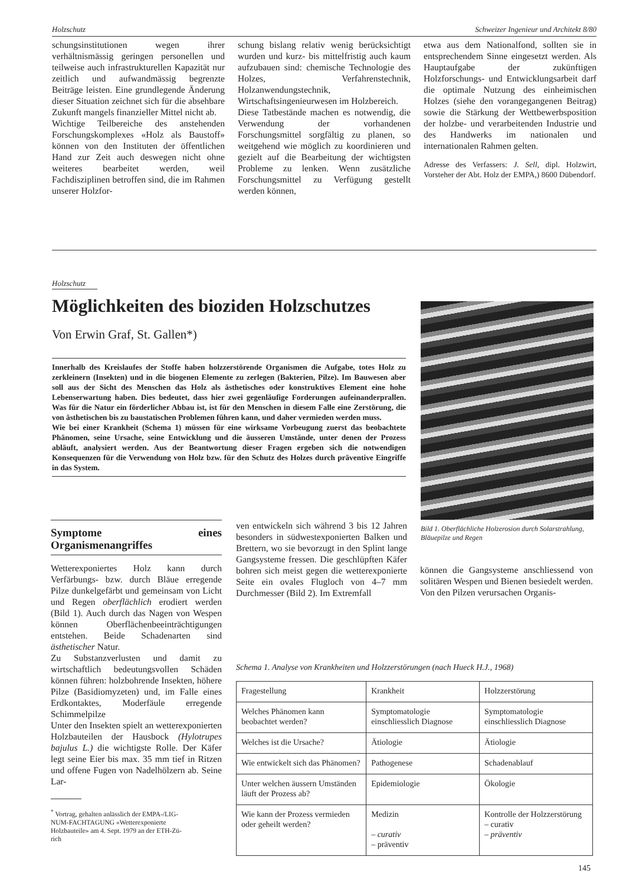Holzschutz Schweizer Ingenieur und Architekt 8/80
schungsinstitutionen wegen ihrer verhältnismässig geringen personellen und teilweise auch infrastrukturellen Kapazität nur zeitlich und aufwandmässig begrenzte Beiträge leisten. Eine grundlegende Änderung dieser Situation zeichnet sich für die absehbare Zukunft mangels finanzieller Mittel nicht ab.
Wichtige Teilbereiche des anstehenden Forschungskomplexes «Holz als Baustoff» können von den Instituten der öffentlichen Hand zur Zeit auch deswegen nicht ohne weiteres bearbeitet werden, weil Fachdisziplinen betroffen sind, die im Rahmen unserer Holzfor-
schung bislang relativ wenig berücksichtigt wurden und kurz- bis mittelfristig auch kaum aufzubauen sind: chemische Technologie des Holzes, Verfahrenstechnik, Holzanwendungstechnik, Wirtschaftsingenieurwesen im Holzbereich.
Diese Tatbestände machen es notwendig, die Verwendung der vorhandenen Forschungsmittel sorgfältig zu planen, so weitgehend wie möglich zu koordinieren und gezielt auf die Bearbeitung der wichtigsten Probleme zu lenken. Wenn zusätzliche Forschungsmittel zu Verfügung gestellt werden können,
etwa aus dem Nationalfond, sollten sie in entsprechendem Sinne eingesetzt werden. Als Hauptaufgabe der zukünftigen Holzforschungs- und Entwicklungsarbeit darf die optimale Nutzung des einheimischen Holzes (siehe den vorangegangenen Beitrag) sowie die Stärkung der Wettbewerbsposition der holzbe- und verarbeitenden Industrie und des Handwerks im nationalen und internationalen Rahmen gelten.
Adresse des Verfassers: J. Sell, dipl. Holzwirt, Vorsteher der Abt. Holz der EMPA,) 8600 Dübendorf.
Holzschutz
Möglichkeiten des bioziden Holzschutzes
Von Erwin Graf, St. Gallen*)
Innerhalb des Kreislaufes der Stoffe haben holzzerstörende Organismen die Aufgabe, totes Holz zu zerkleinern (Insekten) und in die biogenen Elemente zu zerlegen (Bakterien, Pilze). Im Bauwesen aber soll aus der Sicht des Menschen das Holz als ästhetisches oder konstruktives Element eine hohe Lebenserwartung haben. Dies bedeutet, dass hier zwei gegenläufige Forderungen aufeinanderprallen. Was für die Natur ein förderlicher Abbau ist, ist für den Menschen in diesem Falle eine Zerstörung, die von ästhetischen bis zu baustatischen Problemen führen kann, und daher vermieden werden muss.
Wie bei einer Krankheit (Schema 1) müssen für eine wirksame Vorbeugung zuerst das beobachtete Phänomen, seine Ursache, seine Entwicklung und die äusseren Umstände, unter denen der Prozess abläuft, analysiert werden. Aus der Beantwortung dieser Fragen ergeben sich die notwendigen Konsequenzen für die Verwendung von Holz bzw. für den Schutz des Holzes durch präventive Eingriffe in das System.
Bild 1. Oberflächliche Holzerosion durch Solarstrahlung, Bläuepilze und Regen
Symptome eines Organismenangriffes
Wetterexponiertes Holz kann durch Verfärbungs- bzw. durch Bläue erregende Pilze dunkelgefärbt und gemeinsam von Licht und Regen oberflächlich erodiert werden (Bild 1). Auch durch das Nagen von Wespen können Oberflächenbeeinträchtigungen entstehen. Beide Schadenarten sind ästhetischer Natur.
Zu Substanzverlusten und damit zu wirtschaftlich bedeutungsvollen Schäden können führen: holzbohrende Insekten, höhere Pilze (Basidiomyzeten) und, im Falle eines Erdkontaktes, Moderfäule erregende Schimmelpilze
Unter den Insekten spielt an wetterexponierten Holzbauteilen der Hausbock (Hylotrupes bajulus L.) die wichtigste Rolle. Der Käfer legt seine Eier bis max. 35 mm tief in Ritzen und offene Fugen von Nadelhölzern ab. Seine Lar-
<sup>*</sup> Vortrag, gehalten anlässlich der EMPA-/LIG-
NUM-FACHTAGUNG «Wetterexponierte
Holzbauteile» am 4. Sept. 1979 an der ETH-Zü-
rich
ven entwickeln sich während 3 bis 12 Jahren besonders in südwestexponierten Balken und Brettern, wo sie bevorzugt in den Splint lange Gangsysteme fressen. Die geschlüpften Käfer bohren sich meist gegen die wetterexponierte Seite ein ovales Flugloch von 4–7 mm Durchmesser (Bild 2). Im Extremfall
können die Gangsysteme anschliessend von solitären Wespen und Bienen besiedelt werden.
Von den Pilzen verursachen Organis-
Schema 1. Analyse von Krankheiten und Holzzerstörungen (nach Hueck H.J., 1968)
| Fragestellung | Krankheit | Holzzerstörung |
| Welches Phänomen kann beobachtet werden? | Symptomatologie einschliesslich Diagnose | Symptomatologie einschliesslich Diagnose |
| Welches ist die Ursache? | Ätiologie | Ätiologie |
| Wie entwickelt sich das Phänomen? | Pathogenese | Schadenablauf |
| Unter welchen äussern Umständen läuft der Prozess ab? | Epidemiologie | Ökologie |
| Wie kann der Prozess vermieden oder geheilt werden? | Medizin – curativ – präventiv | Kontrolle der Holzzerstörung – curativ – präventiv |
145